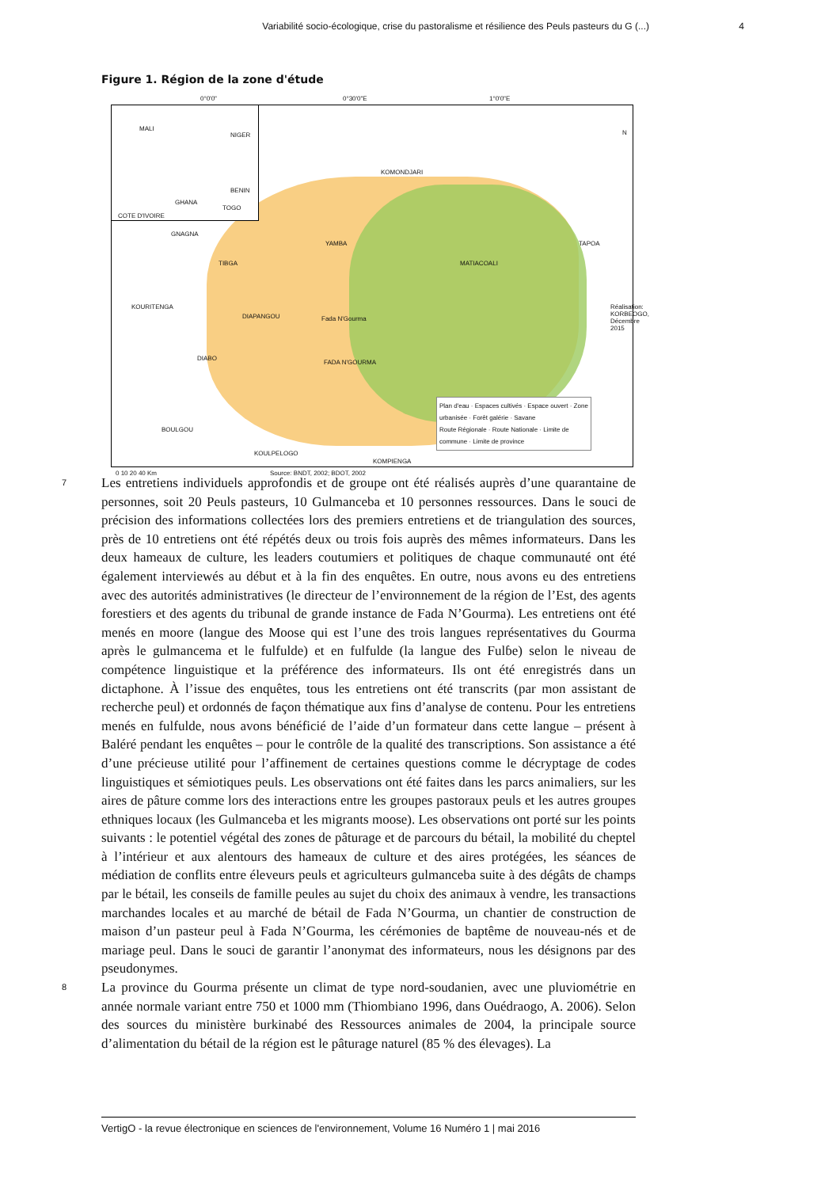Variabilité socio-écologique, crise du pastoralisme et résilience des Peuls pasteurs du G (...) 4
Figure 1. Région de la zone d'étude
0°0'0" 0°30'0"E 1°0'0"E
MALI
NIGER
BENIN
GHANA
TOGO
COTE D'IVOIRE
KOMONDJARI
GNAGNA
YAMBA TAPOA
TIBGA MATIACOALI
KOURITENGA
DIAPANGOU Fada N'Gourma
DIABO
FADA N'GOURMA
BOULGOU
KOULPELOGO
KOMPIENGA
0 10 20 40 Km Source: BNDT, 2002; BDOT, 2002
N
Réalisation: KORBEOGO, Décembre 2015
Plan d'eau · Espaces cultivés · Espace ouvert · Zone urbanisée · Forêt galérie · Savane
Route Régionale · Route Nationale · Limite de commune · Limite de province
7
Les entretiens individuels approfondis et de groupe ont été réalisés auprès d’une quarantaine de personnes, soit 20 Peuls pasteurs, 10 Gulmanceba et 10 personnes ressources. Dans le souci de précision des informations collectées lors des premiers entretiens et de triangulation des sources, près de 10 entretiens ont été répétés deux ou trois fois auprès des mêmes informateurs. Dans les deux hameaux de culture, les leaders coutumiers et politiques de chaque communauté ont été également interviewés au début et à la fin des enquêtes. En outre, nous avons eu des entretiens avec des autorités administratives (le directeur de l’environnement de la région de l’Est, des agents forestiers et des agents du tribunal de grande instance de Fada N’Gourma). Les entretiens ont été menés en moore (langue des Moose qui est l’une des trois langues représentatives du Gourma après le gulmancema et le fulfulde) et en fulfulde (la langue des Fulɓe) selon le niveau de compétence linguistique et la préférence des informateurs. Ils ont été enregistrés dans un dictaphone. À l’issue des enquêtes, tous les entretiens ont été transcrits (par mon assistant de recherche peul) et ordonnés de façon thématique aux fins d’analyse de contenu. Pour les entretiens menés en fulfulde, nous avons bénéficié de l’aide d’un formateur dans cette langue – présent à Baléré pendant les enquêtes – pour le contrôle de la qualité des transcriptions. Son assistance a été d’une précieuse utilité pour l’affinement de certaines questions comme le décryptage de codes linguistiques et sémiotiques peuls. Les observations ont été faites dans les parcs animaliers, sur les aires de pâture comme lors des interactions entre les groupes pastoraux peuls et les autres groupes ethniques locaux (les Gulmanceba et les migrants moose). Les observations ont porté sur les points suivants : le potentiel végétal des zones de pâturage et de parcours du bétail, la mobilité du cheptel à l’intérieur et aux alentours des hameaux de culture et des aires protégées, les séances de médiation de conflits entre éleveurs peuls et agriculteurs gulmanceba suite à des dégâts de champs par le bétail, les conseils de famille peules au sujet du choix des animaux à vendre, les transactions marchandes locales et au marché de bétail de Fada N’Gourma, un chantier de construction de maison d’un pasteur peul à Fada N’Gourma, les cérémonies de baptême de nouveau-nés et de mariage peul. Dans le souci de garantir l’anonymat des informateurs, nous les désignons par des pseudonymes.
8
La province du Gourma présente un climat de type nord-soudanien, avec une pluviométrie en année normale variant entre 750 et 1000 mm (Thiombiano 1996, dans Ouédraogo, A. 2006). Selon des sources du ministère burkinabé des Ressources animales de 2004, la principale source d’alimentation du bétail de la région est le pâturage naturel (85 % des élevages). La
VertigO - la revue électronique en sciences de l'environnement, Volume 16 Numéro 1 | mai 2016